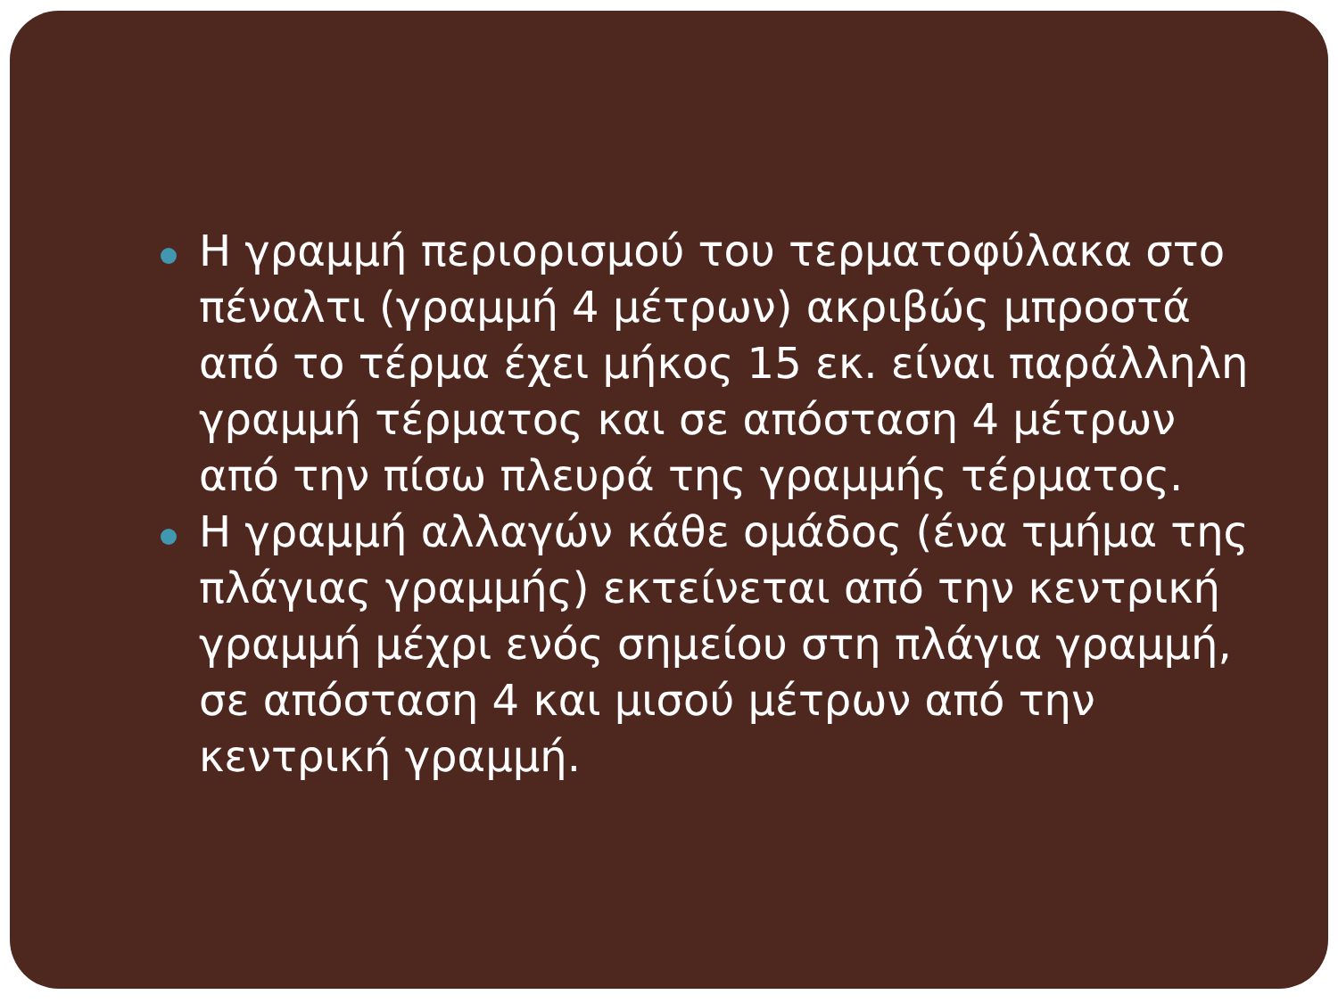Η γραμμή περιορισμού του τερματοφύλακα στο πέναλτι (γραμμή 4 μέτρων) ακριβώς μπροστά από το τέρμα έχει μήκος 15 εκ. είναι παράλληλη γραμμή τέρματος και σε απόσταση 4 μέτρων από την πίσω πλευρά της γραμμής τέρματος.
Η γραμμή αλλαγών κάθε ομάδος (ένα τμήμα της πλάγιας γραμμής) εκτείνεται από την κεντρική γραμμή μέχρι ενός σημείου στη πλάγια γραμμή, σε απόσταση 4 και μισού μέτρων από την κεντρική γραμμή.